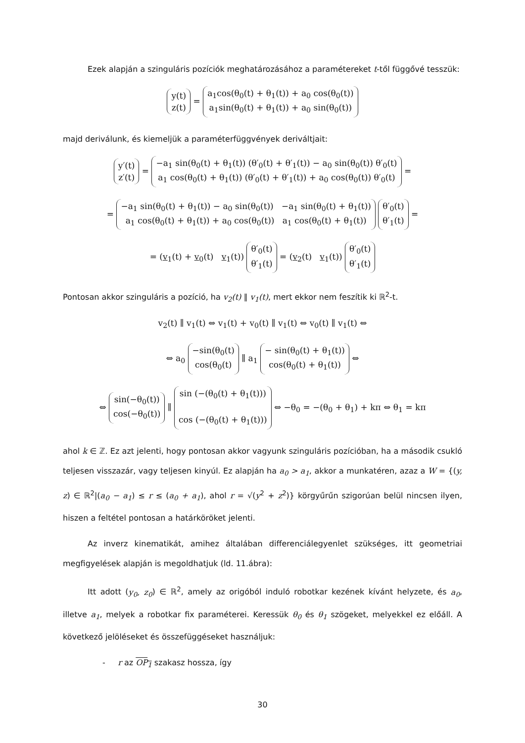Ezek alapján a szinguláris pozíciók meghatározásához a paramétereket t-től függővé tesszük:
y(t)
z(t) = a<sub>1</sub>cos(θ<sub>0</sub>(t) + θ<sub>1</sub>(t)) + a<sub>0</sub> cos(θ<sub>0</sub>(t))
a<sub>1</sub>sin(θ<sub>0</sub>(t) + θ<sub>1</sub>(t)) + a<sub>0</sub> sin(θ<sub>0</sub>(t))
majd deriválunk, és kiemeljük a paraméterfüggvények deriváltjait:
y′(t)
z′(t) = −a<sub>1</sub> sin(θ<sub>0</sub>(t) + θ<sub>1</sub>(t)) (θ′<sub>0</sub>(t) + θ′<sub>1</sub>(t)) − a<sub>0</sub> sin(θ<sub>0</sub>(t)) θ′<sub>0</sub>(t)
a<sub>1</sub> cos(θ<sub>0</sub>(t) + θ<sub>1</sub>(t)) (θ′<sub>0</sub>(t) + θ′<sub>1</sub>(t)) + a<sub>0</sub> cos(θ<sub>0</sub>(t)) θ′<sub>0</sub>(t) =
= −a<sub>1</sub> sin(θ<sub>0</sub>(t) + θ<sub>1</sub>(t)) − a<sub>0</sub> sin(θ<sub>0</sub>(t)) −a<sub>1</sub> sin(θ<sub>0</sub>(t) + θ<sub>1</sub>(t))
a<sub>1</sub> cos(θ<sub>0</sub>(t) + θ<sub>1</sub>(t)) + a<sub>0</sub> cos(θ<sub>0</sub>(t)) a<sub>1</sub> cos(θ<sub>0</sub>(t) + θ<sub>1</sub>(t)) θ′<sub>0</sub>(t)
θ′<sub>1</sub>(t) =
= (v<sub>1</sub>(t) + v<sub>0</sub>(t) v<sub>1</sub>(t)) θ′<sub>0</sub>(t)
θ′<sub>1</sub>(t) = (v<sub>2</sub>(t) v<sub>1</sub>(t)) θ′<sub>0</sub>(t)
θ′<sub>1</sub>(t)
Pontosan akkor szinguláris a pozíció, ha v<sub>2</sub>(t) ∥ v<sub>1</sub>(t), mert ekkor nem feszítik ki ℝ<sup>2</sup>-t.
v<sub>2</sub>(t) ∥ v<sub>1</sub>(t) ⇔ v<sub>1</sub>(t) + v<sub>0</sub>(t) ∥ v<sub>1</sub>(t) ⇔ v<sub>0</sub>(t) ∥ v<sub>1</sub>(t) ⇔
⇔ a<sub>0</sub> −sin(θ<sub>0</sub>(t)
cos(θ<sub>0</sub>(t) ∥ a<sub>1</sub> − sin(θ<sub>0</sub>(t) + θ<sub>1</sub>(t))
cos(θ<sub>0</sub>(t) + θ<sub>1</sub>(t)) ⇔
⇔ sin(−θ<sub>0</sub>(t))
cos(−θ<sub>0</sub>(t)) ∥ sin (−(θ<sub>0</sub>(t) + θ<sub>1</sub>(t)))
cos (−(θ<sub>0</sub>(t) + θ<sub>1</sub>(t))) ⇔ −θ<sub>0</sub> = −(θ<sub>0</sub> + θ<sub>1</sub>) + kπ ⇔ θ<sub>1</sub> = kπ
ahol k ∈ ℤ. Ez azt jelenti, hogy pontosan akkor vagyunk szinguláris pozícióban, ha a második csukló teljesen visszazár, vagy teljesen kinyúl. Ez alapján ha a<sub>0</sub> > a<sub>1</sub>, akkor a munkatéren, azaz a W = {(y, z) ∈ ℝ<sup>2</sup>|(a<sub>0</sub> − a<sub>1</sub>) ≤ r ≤ (a<sub>0</sub> + a<sub>1</sub>), ahol r = √(y<sup>2</sup> + z<sup>2</sup>)} körgyűrűn szigorúan belül nincsen ilyen, hiszen a feltétel pontosan a határköröket jelenti.
Az inverz kinematikát, amihez általában differenciálegyenlet szükséges, itt geometriai megfigyelések alapján is megoldhatjuk (ld. 11.ábra):
Itt adott (y<sub>0</sub>, z<sub>0</sub>) ∈ ℝ<sup>2</sup>, amely az origóból induló robotkar kezének kívánt helyzete, és a<sub>0</sub>, illetve a<sub>1</sub>, melyek a robotkar fix paraméterei. Keressük θ<sub>0</sub> és θ<sub>1</sub> szögeket, melyekkel ez előáll. A következő jelöléseket és összefüggéseket használjuk:
- r az OP<sub>1</sub> szakasz hossza, így
30